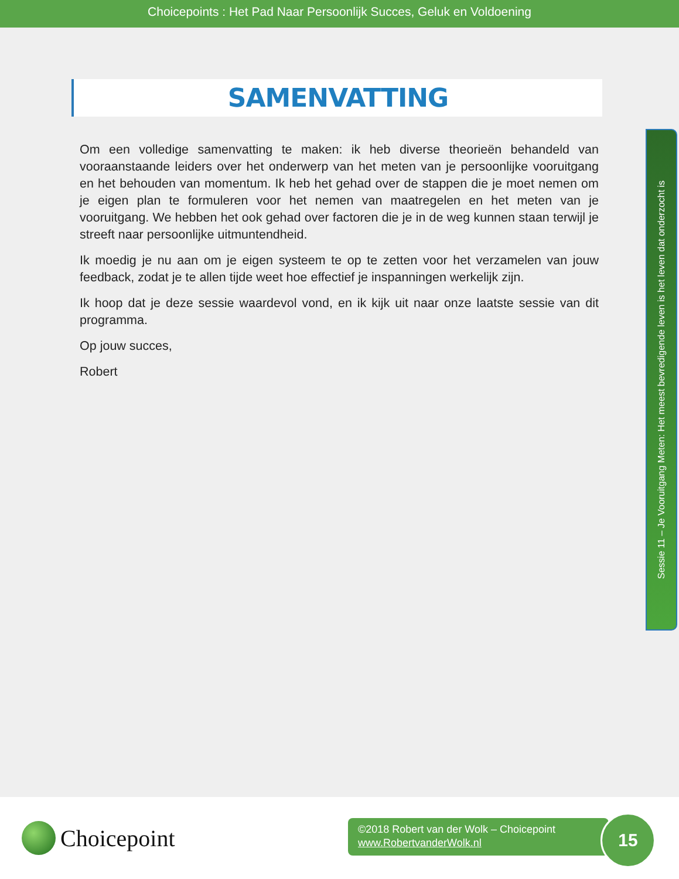Choicepoints : Het Pad Naar Persoonlijk Succes, Geluk en Voldoening
SAMENVATTING
Om een volledige samenvatting te maken: ik heb diverse theorieën behandeld van vooraanstaande leiders over het onderwerp van het meten van je persoonlijke vooruitgang en het behouden van momentum. Ik heb het gehad over de stappen die je moet nemen om je eigen plan te formuleren voor het nemen van maatregelen en het meten van je vooruitgang. We hebben het ook gehad over factoren die je in de weg kunnen staan terwijl je streeft naar persoonlijke uitmuntendheid.
Ik moedig je nu aan om je eigen systeem te op te zetten voor het verzamelen van jouw feedback, zodat je te allen tijde weet hoe effectief je inspanningen werkelijk zijn.
Ik hoop dat je deze sessie waardevol vond, en ik kijk uit naar onze laatste sessie van dit programma.
Op jouw succes,
Robert
Sessie 11 – Je Vooruitgang Meten: Het meest bevredigende leven is het leven dat onderzocht is
Choicepoint
©2018 Robert van der Wolk – Choicepoint
www.RobertvanderWolk.nl
15